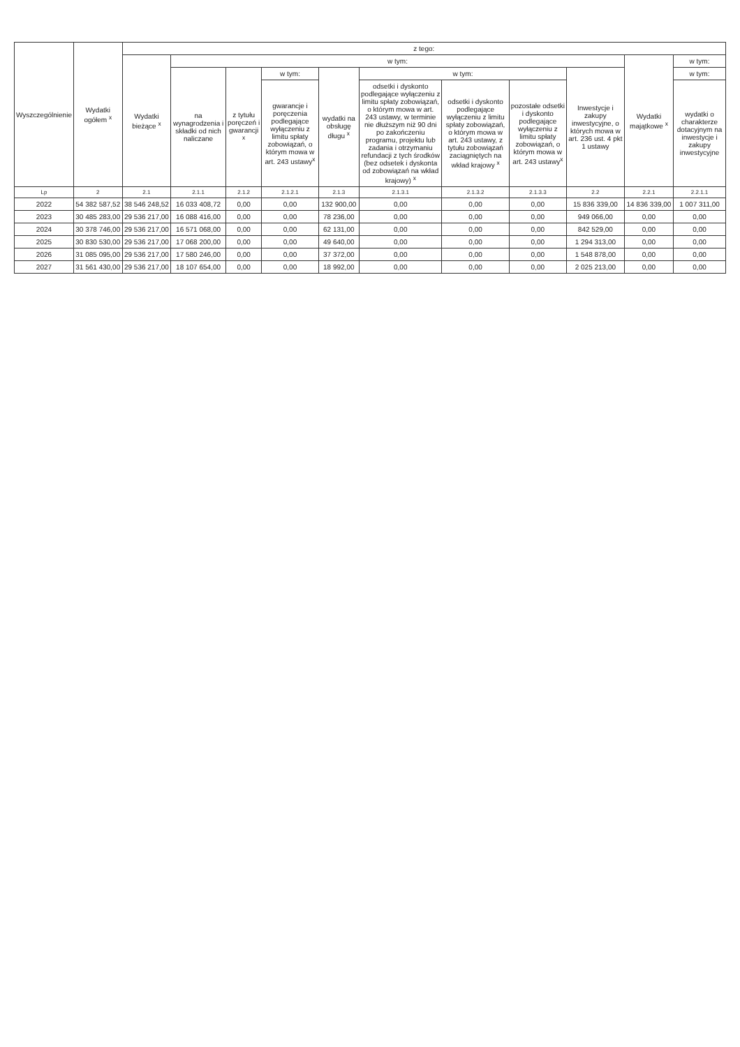| Wyszczególnienie | Wydatki ogółem <sup>x</sup> | z tego: | | | | | | | | | | |
| --- | --- | --- | --- | --- | --- | --- | --- | --- | --- | --- | --- | --- |
| | | Wydatki bieżące <sup>x</sup> | w tym: | | | | | | | | Wydatki majątkowe <sup>x</sup> | w tym: |
| | | | na wynagrodzenia i składki od nich naliczane | z tytułu poręczeń i gwarancji <sup>x</sup> | w tym: | wydatki na obsługę długu <sup>x</sup> | w tym: | | | Inwestycje i zakupy inwestycyjne, o których mowa w art. 236 ust. 4 pkt 1 ustawy | | w tym: |
| | | | | | gwarancje i poręczenia podlegające wyłączeniu z limitu spłaty zobowiązań, o którym mowa w art. 243 ustawy<sup>x</sup> | | odsetki i dyskonto podlegające wyłączeniu z limitu spłaty zobowiązań, o którym mowa w art. 243 ustawy, w terminie nie dłuższym niż 90 dni po zakończeniu programu, projektu lub zadania i otrzymaniu refundacji z tych środków (bez odsetek i dyskonta od zobowiązań na wkład krajowy) <sup>x</sup> | odsetki i dyskonto podlegające wyłączeniu z limitu spłaty zobowiązań, o którym mowa w art. 243 ustawy, z tytułu zobowiązań zaciągniętych na wkład krajowy <sup>x</sup> | pozostałe odsetki i dyskonto podlegające wyłączeniu z limitu spłaty zobowiązań, o którym mowa w art. 243 ustawy<sup>x</sup> | | | wydatki o charakterze dotacyjnym na inwestycje i zakupy inwestycyjne |
| Lp | 2 | 2.1 | 2.1.1 | 2.1.2 | 2.1.2.1 | 2.1.3 | 2.1.3.1 | 2.1.3.2 | 2.1.3.3 | 2.2 | 2.2.1 | 2.2.1.1 |
| 2022 | 54 382 587,52 | 38 546 248,52 | 16 033 408,72 | 0,00 | 0,00 | 132 900,00 | 0,00 | 0,00 | 0,00 | 15 836 339,00 | 14 836 339,00 | 1 007 311,00 |
| 2023 | 30 485 283,00 | 29 536 217,00 | 16 088 416,00 | 0,00 | 0,00 | 78 236,00 | 0,00 | 0,00 | 0,00 | 949 066,00 | 0,00 | 0,00 |
| 2024 | 30 378 746,00 | 29 536 217,00 | 16 571 068,00 | 0,00 | 0,00 | 62 131,00 | 0,00 | 0,00 | 0,00 | 842 529,00 | 0,00 | 0,00 |
| 2025 | 30 830 530,00 | 29 536 217,00 | 17 068 200,00 | 0,00 | 0,00 | 49 640,00 | 0,00 | 0,00 | 0,00 | 1 294 313,00 | 0,00 | 0,00 |
| 2026 | 31 085 095,00 | 29 536 217,00 | 17 580 246,00 | 0,00 | 0,00 | 37 372,00 | 0,00 | 0,00 | 0,00 | 1 548 878,00 | 0,00 | 0,00 |
| 2027 | 31 561 430,00 | 29 536 217,00 | 18 107 654,00 | 0,00 | 0,00 | 18 992,00 | 0,00 | 0,00 | 0,00 | 2 025 213,00 | 0,00 | 0,00 |